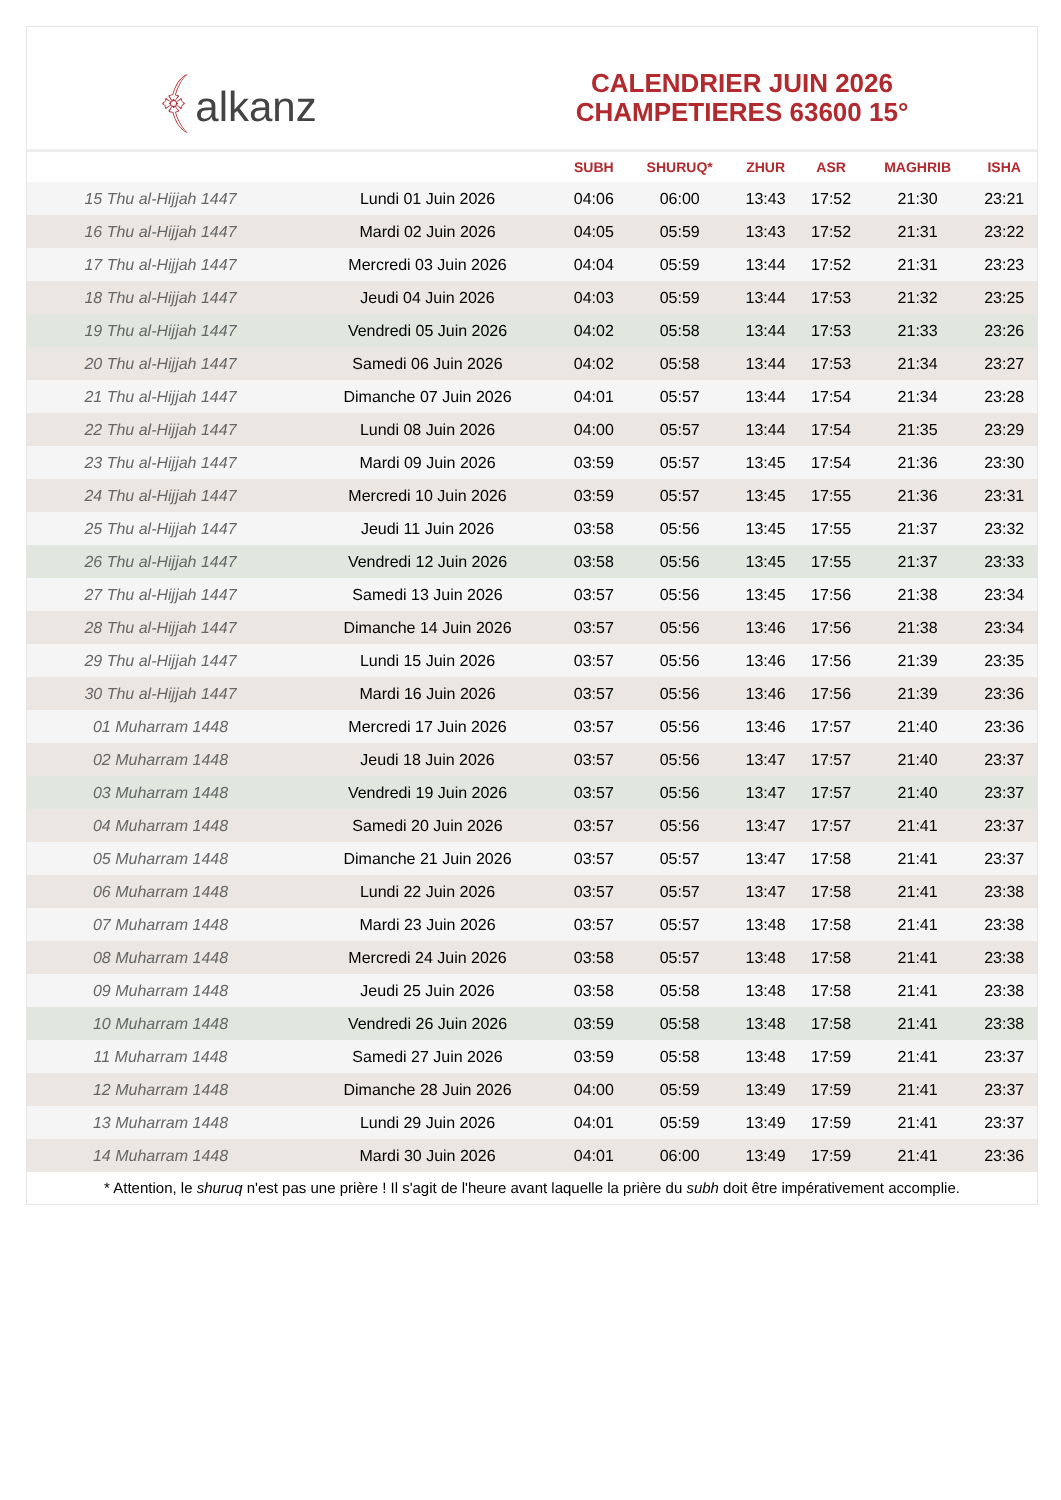﴾alkanz
CALENDRIER JUIN 2026
CHAMPETIERES 63600 15°
| | | SUBH | SHURUQ* | ZHUR | ASR | MAGHRIB | ISHA |
| --- | --- | --- | --- | --- | --- | --- | --- |
| 15 Thu al-Hijjah 1447 | Lundi 01 Juin 2026 | 04:06 | 06:00 | 13:43 | 17:52 | 21:30 | 23:21 |
| 16 Thu al-Hijjah 1447 | Mardi 02 Juin 2026 | 04:05 | 05:59 | 13:43 | 17:52 | 21:31 | 23:22 |
| 17 Thu al-Hijjah 1447 | Mercredi 03 Juin 2026 | 04:04 | 05:59 | 13:44 | 17:52 | 21:31 | 23:23 |
| 18 Thu al-Hijjah 1447 | Jeudi 04 Juin 2026 | 04:03 | 05:59 | 13:44 | 17:53 | 21:32 | 23:25 |
| 19 Thu al-Hijjah 1447 | Vendredi 05 Juin 2026 | 04:02 | 05:58 | 13:44 | 17:53 | 21:33 | 23:26 |
| 20 Thu al-Hijjah 1447 | Samedi 06 Juin 2026 | 04:02 | 05:58 | 13:44 | 17:53 | 21:34 | 23:27 |
| 21 Thu al-Hijjah 1447 | Dimanche 07 Juin 2026 | 04:01 | 05:57 | 13:44 | 17:54 | 21:34 | 23:28 |
| 22 Thu al-Hijjah 1447 | Lundi 08 Juin 2026 | 04:00 | 05:57 | 13:44 | 17:54 | 21:35 | 23:29 |
| 23 Thu al-Hijjah 1447 | Mardi 09 Juin 2026 | 03:59 | 05:57 | 13:45 | 17:54 | 21:36 | 23:30 |
| 24 Thu al-Hijjah 1447 | Mercredi 10 Juin 2026 | 03:59 | 05:57 | 13:45 | 17:55 | 21:36 | 23:31 |
| 25 Thu al-Hijjah 1447 | Jeudi 11 Juin 2026 | 03:58 | 05:56 | 13:45 | 17:55 | 21:37 | 23:32 |
| 26 Thu al-Hijjah 1447 | Vendredi 12 Juin 2026 | 03:58 | 05:56 | 13:45 | 17:55 | 21:37 | 23:33 |
| 27 Thu al-Hijjah 1447 | Samedi 13 Juin 2026 | 03:57 | 05:56 | 13:45 | 17:56 | 21:38 | 23:34 |
| 28 Thu al-Hijjah 1447 | Dimanche 14 Juin 2026 | 03:57 | 05:56 | 13:46 | 17:56 | 21:38 | 23:34 |
| 29 Thu al-Hijjah 1447 | Lundi 15 Juin 2026 | 03:57 | 05:56 | 13:46 | 17:56 | 21:39 | 23:35 |
| 30 Thu al-Hijjah 1447 | Mardi 16 Juin 2026 | 03:57 | 05:56 | 13:46 | 17:56 | 21:39 | 23:36 |
| 01 Muharram 1448 | Mercredi 17 Juin 2026 | 03:57 | 05:56 | 13:46 | 17:57 | 21:40 | 23:36 |
| 02 Muharram 1448 | Jeudi 18 Juin 2026 | 03:57 | 05:56 | 13:47 | 17:57 | 21:40 | 23:37 |
| 03 Muharram 1448 | Vendredi 19 Juin 2026 | 03:57 | 05:56 | 13:47 | 17:57 | 21:40 | 23:37 |
| 04 Muharram 1448 | Samedi 20 Juin 2026 | 03:57 | 05:56 | 13:47 | 17:57 | 21:41 | 23:37 |
| 05 Muharram 1448 | Dimanche 21 Juin 2026 | 03:57 | 05:57 | 13:47 | 17:58 | 21:41 | 23:37 |
| 06 Muharram 1448 | Lundi 22 Juin 2026 | 03:57 | 05:57 | 13:47 | 17:58 | 21:41 | 23:38 |
| 07 Muharram 1448 | Mardi 23 Juin 2026 | 03:57 | 05:57 | 13:48 | 17:58 | 21:41 | 23:38 |
| 08 Muharram 1448 | Mercredi 24 Juin 2026 | 03:58 | 05:57 | 13:48 | 17:58 | 21:41 | 23:38 |
| 09 Muharram 1448 | Jeudi 25 Juin 2026 | 03:58 | 05:58 | 13:48 | 17:58 | 21:41 | 23:38 |
| 10 Muharram 1448 | Vendredi 26 Juin 2026 | 03:59 | 05:58 | 13:48 | 17:58 | 21:41 | 23:38 |
| 11 Muharram 1448 | Samedi 27 Juin 2026 | 03:59 | 05:58 | 13:48 | 17:59 | 21:41 | 23:37 |
| 12 Muharram 1448 | Dimanche 28 Juin 2026 | 04:00 | 05:59 | 13:49 | 17:59 | 21:41 | 23:37 |
| 13 Muharram 1448 | Lundi 29 Juin 2026 | 04:01 | 05:59 | 13:49 | 17:59 | 21:41 | 23:37 |
| 14 Muharram 1448 | Mardi 30 Juin 2026 | 04:01 | 06:00 | 13:49 | 17:59 | 21:41 | 23:36 |
* Attention, le shuruq n'est pas une prière ! Il s'agit de l'heure avant laquelle la prière du subh doit être impérativement accomplie.